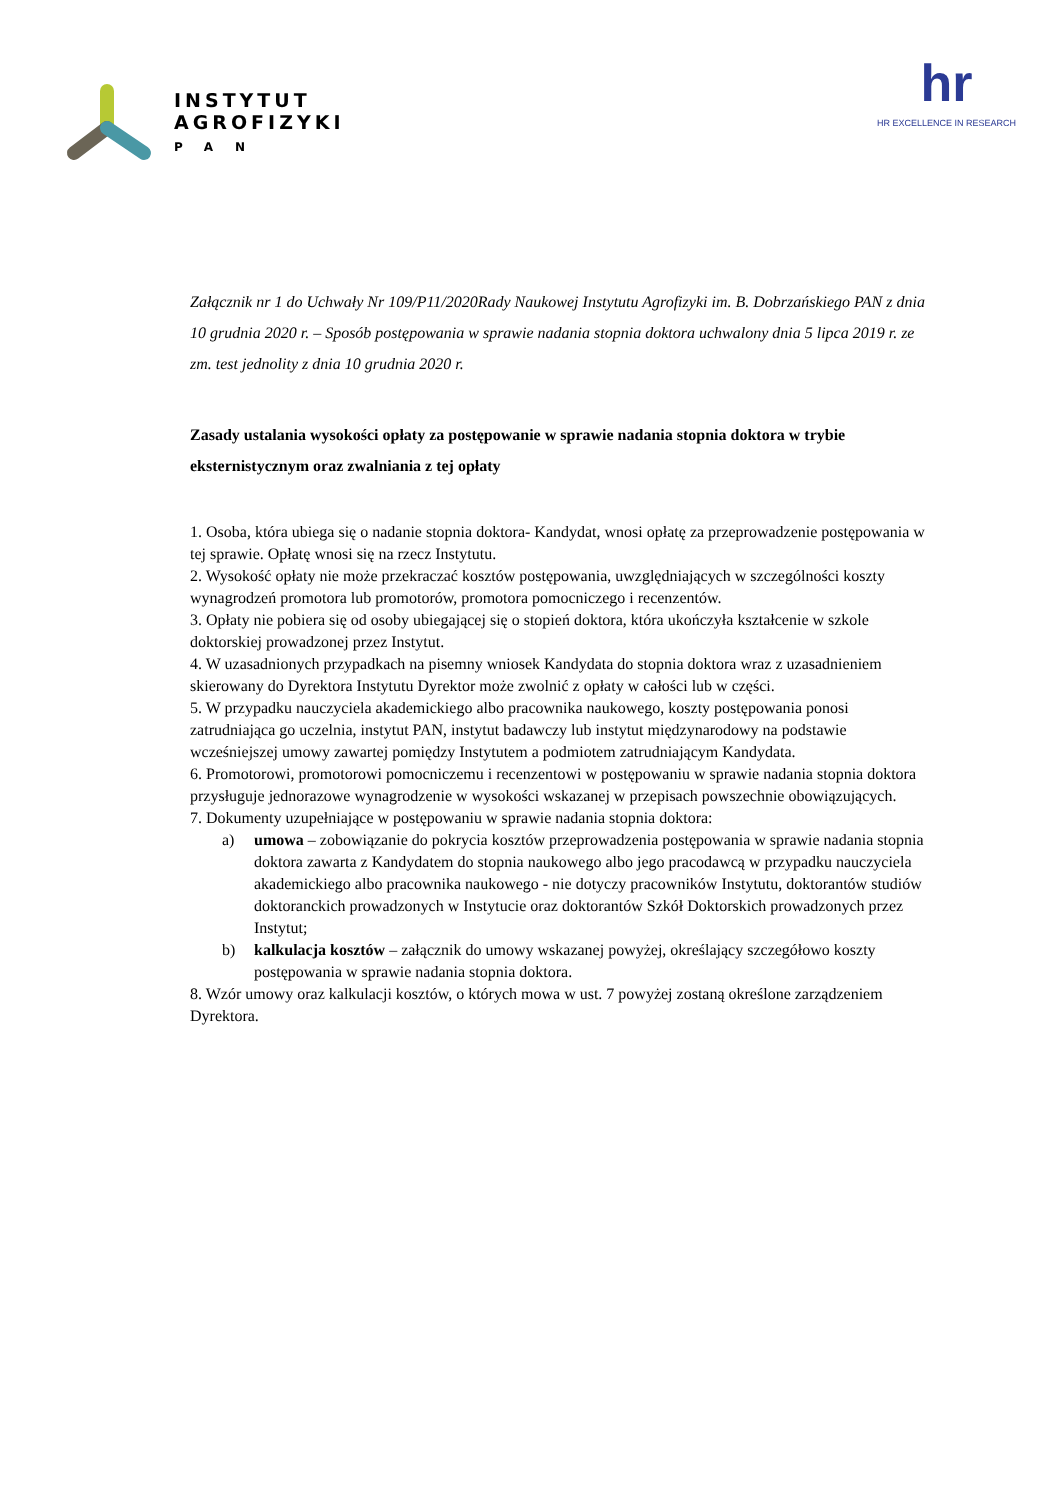INSTYTUT
AGROFIZYKI
PAN
hr
HR EXCELLENCE IN RESEARCH
Załącznik nr 1 do Uchwały Nr 109/P11/2020Rady Naukowej Instytutu Agrofizyki im. B. Dobrzańskiego PAN z dnia 10 grudnia 2020 r. – Sposób postępowania w sprawie nadania stopnia doktora uchwalony dnia 5 lipca 2019 r. ze zm. test jednolity z dnia 10 grudnia 2020 r.
Zasady ustalania wysokości opłaty za postępowanie w sprawie nadania stopnia doktora w trybie eksternistycznym oraz zwalniania z tej opłaty
1. Osoba, która ubiega się o nadanie stopnia doktora- Kandydat, wnosi opłatę za przeprowadzenie postępowania w tej sprawie. Opłatę wnosi się na rzecz Instytutu.
2. Wysokość opłaty nie może przekraczać kosztów postępowania, uwzględniających w szczególności koszty wynagrodzeń promotora lub promotorów, promotora pomocniczego i recenzentów.
3. Opłaty nie pobiera się od osoby ubiegającej się o stopień doktora, która ukończyła kształcenie w szkole doktorskiej prowadzonej przez Instytut.
4. W uzasadnionych przypadkach na pisemny wniosek Kandydata do stopnia doktora wraz z uzasadnieniem skierowany do Dyrektora Instytutu Dyrektor może zwolnić z opłaty w całości lub w części.
5. W przypadku nauczyciela akademickiego albo pracownika naukowego, koszty postępowania ponosi zatrudniająca go uczelnia, instytut PAN, instytut badawczy lub instytut międzynarodowy na podstawie wcześniejszej umowy zawartej pomiędzy Instytutem a podmiotem zatrudniającym Kandydata.
6. Promotorowi, promotorowi pomocniczemu i recenzentowi w postępowaniu w sprawie nadania stopnia doktora przysługuje jednorazowe wynagrodzenie w wysokości wskazanej w przepisach powszechnie obowiązujących.
7. Dokumenty uzupełniające w postępowaniu w sprawie nadania stopnia doktora:
a) umowa – zobowiązanie do pokrycia kosztów przeprowadzenia postępowania w sprawie nadania stopnia doktora zawarta z Kandydatem do stopnia naukowego albo jego pracodawcą w przypadku nauczyciela akademickiego albo pracownika naukowego - nie dotyczy pracowników Instytutu, doktorantów studiów doktoranckich prowadzonych w Instytucie oraz doktorantów Szkół Doktorskich prowadzonych przez Instytut;
b) kalkulacja kosztów – załącznik do umowy wskazanej powyżej, określający szczegółowo koszty postępowania w sprawie nadania stopnia doktora.
8. Wzór umowy oraz kalkulacji kosztów, o których mowa w ust. 7 powyżej zostaną określone zarządzeniem Dyrektora.